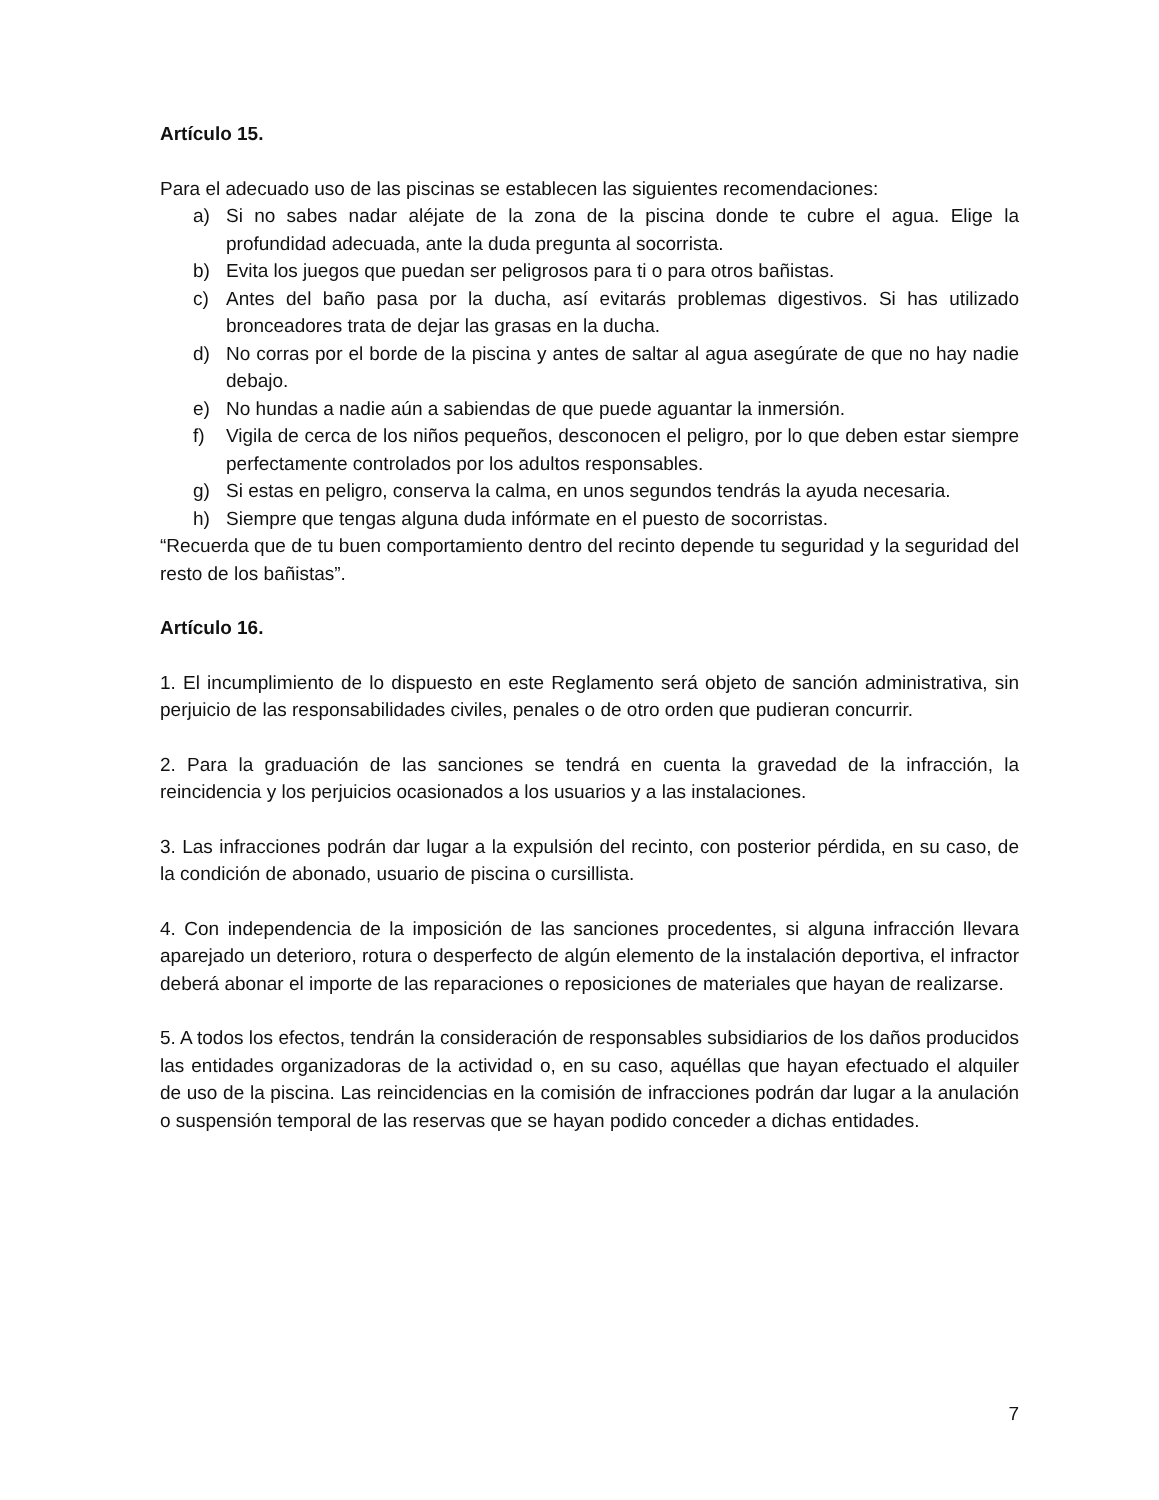Artículo 15.
Para el adecuado uso de las piscinas se establecen las siguientes recomendaciones:
a) Si no sabes nadar aléjate de la zona de la piscina donde te cubre el agua. Elige la profundidad adecuada, ante la duda pregunta al socorrista.
b) Evita los juegos que puedan ser peligrosos para ti o para otros bañistas.
c) Antes del baño pasa por la ducha, así evitarás problemas digestivos. Si has utilizado bronceadores trata de dejar las grasas en la ducha.
d) No corras por el borde de la piscina y antes de saltar al agua asegúrate de que no hay nadie debajo.
e) No hundas a nadie aún a sabiendas de que puede aguantar la inmersión.
f) Vigila de cerca de los niños pequeños, desconocen el peligro, por lo que deben estar siempre perfectamente controlados por los adultos responsables.
g) Si estas en peligro, conserva la calma, en unos segundos tendrás la ayuda necesaria.
h) Siempre que tengas alguna duda infórmate en el puesto de socorristas.
“Recuerda que de tu buen comportamiento dentro del recinto depende tu seguridad y la seguridad del resto de los bañistas”.
Artículo 16.
1. El incumplimiento de lo dispuesto en este Reglamento será objeto de sanción administrativa, sin perjuicio de las responsabilidades civiles, penales o de otro orden que pudieran concurrir.
2. Para la graduación de las sanciones se tendrá en cuenta la gravedad de la infracción, la reincidencia y los perjuicios ocasionados a los usuarios y a las instalaciones.
3. Las infracciones podrán dar lugar a la expulsión del recinto, con posterior pérdida, en su caso, de la condición de abonado, usuario de piscina o cursillista.
4. Con independencia de la imposición de las sanciones procedentes, si alguna infracción llevara aparejado un deterioro, rotura o desperfecto de algún elemento de la instalación deportiva, el infractor deberá abonar el importe de las reparaciones o reposiciones de materiales que hayan de realizarse.
5. A todos los efectos, tendrán la consideración de responsables subsidiarios de los daños producidos las entidades organizadoras de la actividad o, en su caso, aquéllas que hayan efectuado el alquiler de uso de la piscina. Las reincidencias en la comisión de infracciones podrán dar lugar a la anulación o suspensión temporal de las reservas que se hayan podido conceder a dichas entidades.
7